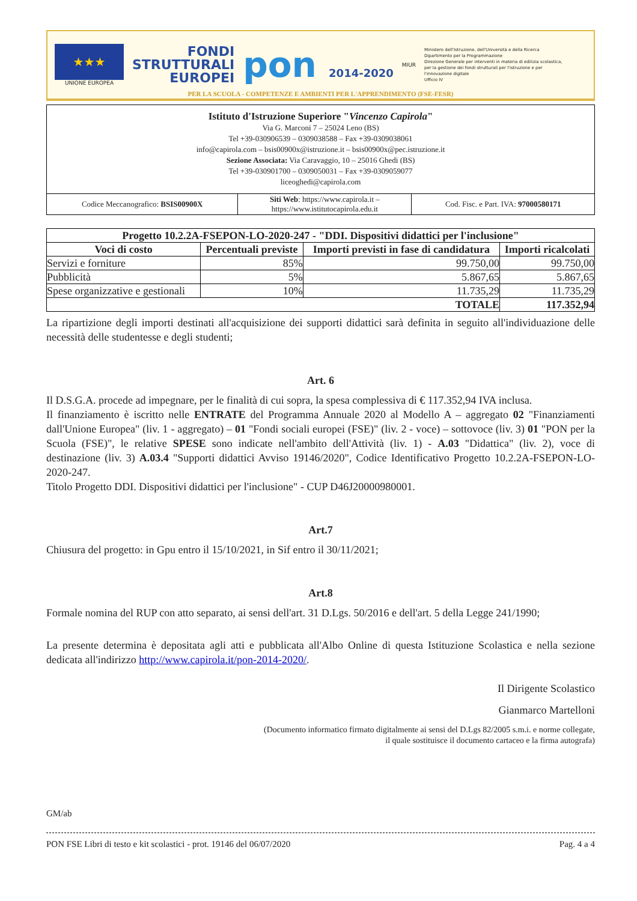★★★
UNIONE EUROPEA
FONDI
STRUTTURALI
EUROPEI
pon 2014-2020
MIUR
Ministero dell'Istruzione, dell'Università e della Ricerca
Dipartimento per la Programmazione
Direzione Generale per interventi in materia di edilizia scolastica, per la gestione dei fondi strutturali per l'istruzione e per l'innovazione digitale
Ufficio IV
PER LA SCUOLA - COMPETENZE E AMBIENTI PER L'APPRENDIMENTO (FSE-FESR)
| Istituto d'Istruzione Superiore " Vincenzo Capirola " Via G. Marconi 7 – 25024 Leno (BS) Tel +39-030906539 – 0309038588 – Fax +39-0309038061 info@capirola.com – bsis00900x@istruzione.it – bsis00900x@pec.istruzione.it Sezione Associata: Via Caravaggio, 10 – 25016 Ghedi (BS) Tel +39-030901700 – 0309050031 – Fax +39-0309059077 liceoghedi@capirola.com | | |
| Codice Meccanografico: BSIS00900X | Siti Web : https://www.capirola.it – https://www.istitutocapirola.edu.it | Cod. Fisc. e Part. IVA: 97000580171 |
| Progetto 10.2.2A-FSEPON-LO-2020-247 - "DDI. Dispositivi didattici per l'inclusione" | | | |
| --- | --- | --- | --- |
| Voci di costo | Percentuali previste | Importi previsti in fase di candidatura | Importi ricalcolati |
| Servizi e forniture | 85% | 99.750,00 | 99.750,00 |
| Pubblicità | 5% | 5.867,65 | 5.867,65 |
| Spese organizzative e gestionali | 10% | 11.735,29 | 11.735,29 |
| TOTALE | | | 117.352,94 |
La ripartizione degli importi destinati all'acquisizione dei supporti didattici sarà definita in seguito all'individuazione delle necessità delle studentesse e degli studenti;
Art. 6
Il D.S.G.A. procede ad impegnare, per le finalità di cui sopra, la spesa complessiva di € 117.352,94 IVA inclusa.
Il finanziamento è iscritto nelle ENTRATE del Programma Annuale 2020 al Modello A – aggregato 02 "Finanziamenti dall'Unione Europea" (liv. 1 - aggregato) – 01 "Fondi sociali europei (FSE)" (liv. 2 - voce) – sottovoce (liv. 3) 01 "PON per la Scuola (FSE)", le relative SPESE sono indicate nell'ambito dell'Attività (liv. 1) - A.03 "Didattica" (liv. 2), voce di destinazione (liv. 3) A.03.4 "Supporti didattici Avviso 19146/2020", Codice Identificativo Progetto 10.2.2A-FSEPON-LO-2020-247.
Titolo Progetto DDI. Dispositivi didattici per l'inclusione" - CUP D46J20000980001.
Art.7
Chiusura del progetto: in Gpu entro il 15/10/2021, in Sif entro il 30/11/2021;
Art.8
Formale nomina del RUP con atto separato, ai sensi dell'art. 31 D.Lgs. 50/2016 e dell'art. 5 della Legge 241/1990;
La presente determina è depositata agli atti e pubblicata all'Albo Online di questa Istituzione Scolastica e nella sezione dedicata all'indirizzo http://www.capirola.it/pon-2014-2020/.
Il Dirigente Scolastico
Gianmarco Martelloni
(Documento informatico firmato digitalmente ai sensi del D.Lgs 82/2005 s.m.i. e norme collegate,
il quale sostituisce il documento cartaceo e la firma autografa)
GM/ab
PON FSE Libri di testo e kit scolastici - prot. 19146 del 06/07/2020 Pag. 4 a 4